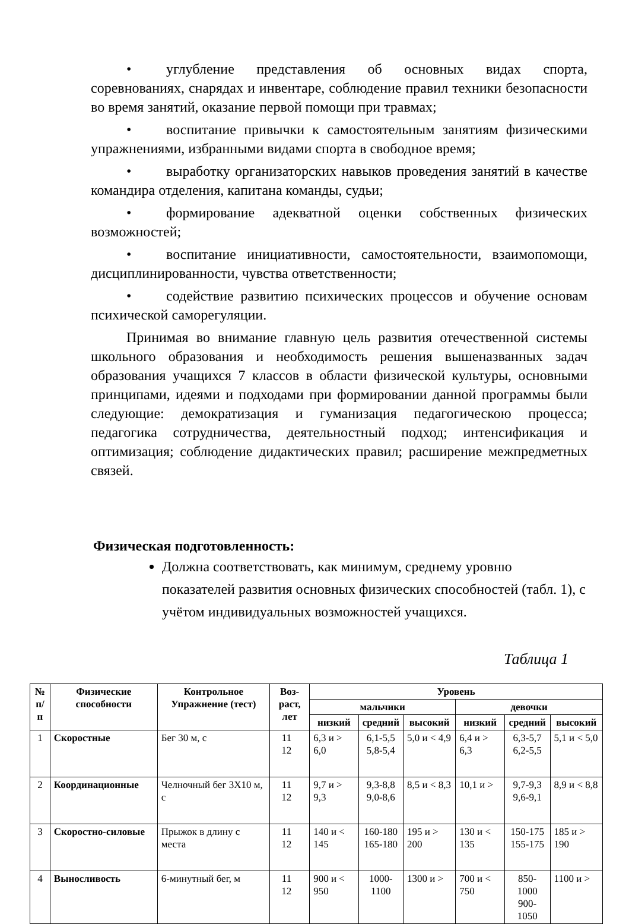• углубление представления об основных видах спорта, соревнованиях, снарядах и инвентаре, соблюдение правил техники безопасности во время занятий, оказание первой помощи при травмах;
• воспитание привычки к самостоятельным занятиям физическими упражнениями, избранными видами спорта в свободное время;
• выработку организаторских навыков проведения занятий в качестве командира отделения, капитана команды, судьи;
• формирование адекватной оценки собственных физических возможностей;
• воспитание инициативности, самостоятельности, взаимопомощи, дисциплинированности, чувства ответственности;
• содействие развитию психических процессов и обучение основам психической саморегуляции.
Принимая во внимание главную цель развития отечественной системы школьного образования и необходимость решения вышеназванных задач образования учащихся 7 классов в области физической культуры, основными принципами, идеями и подходами при формировании данной программы были следующие: демократизация и гуманизация педагогическою процесса; педагогика сотрудничества, деятельностный подход; интенсификация и оптимизация; соблюдение дидактических правил; расширение межпредметных связей.
Физическая подготовленность:
Должна соответствовать, как минимум, среднему уровню показателей развития основных физических способностей (табл. 1), с учётом индивидуальных возможностей учащихся.
Таблица 1
| № п/п | Физические способности | Контрольное Упражнение (тест) | Воз- раст, лет | Уровень | | | | | |
| --- | --- | --- | --- | --- | --- | --- | --- | --- | --- |
| | | | | мальчики | | | девочки | | |
| | | | | низкий | средний | высокий | низкий | средний | высокий |
| 1 | Скоростные | Бег 30 м, с | 11 12 | 6,3 и > 6,0 | 6,1-5,5 5,8-5,4 | 5,0 и < 4,9 | 6,4 и > 6,3 | 6,3-5,7 6,2-5,5 | 5,1 и < 5,0 |
| 2 | Координационные | Челночный бег 3Х10 м, с | 11 12 | 9,7 и > 9,3 | 9,3-8,8 9,0-8,6 | 8,5 и < 8,3 | 10,1 и > | 9,7-9,3 9,6-9,1 | 8,9 и < 8,8 |
| 3 | Скоростно-силовые | Прыжок в длину с места | 11 12 | 140 и < 145 | 160-180 165-180 | 195 и > 200 | 130 и < 135 | 150-175 155-175 | 185 и > 190 |
| 4 | Выносливость | 6-минутный бег, м | 11 12 | 900 и < 950 | 1000- 1100 | 1300 и > | 700 и < 750 | 850-1000 900-1050 | 1100 и > |